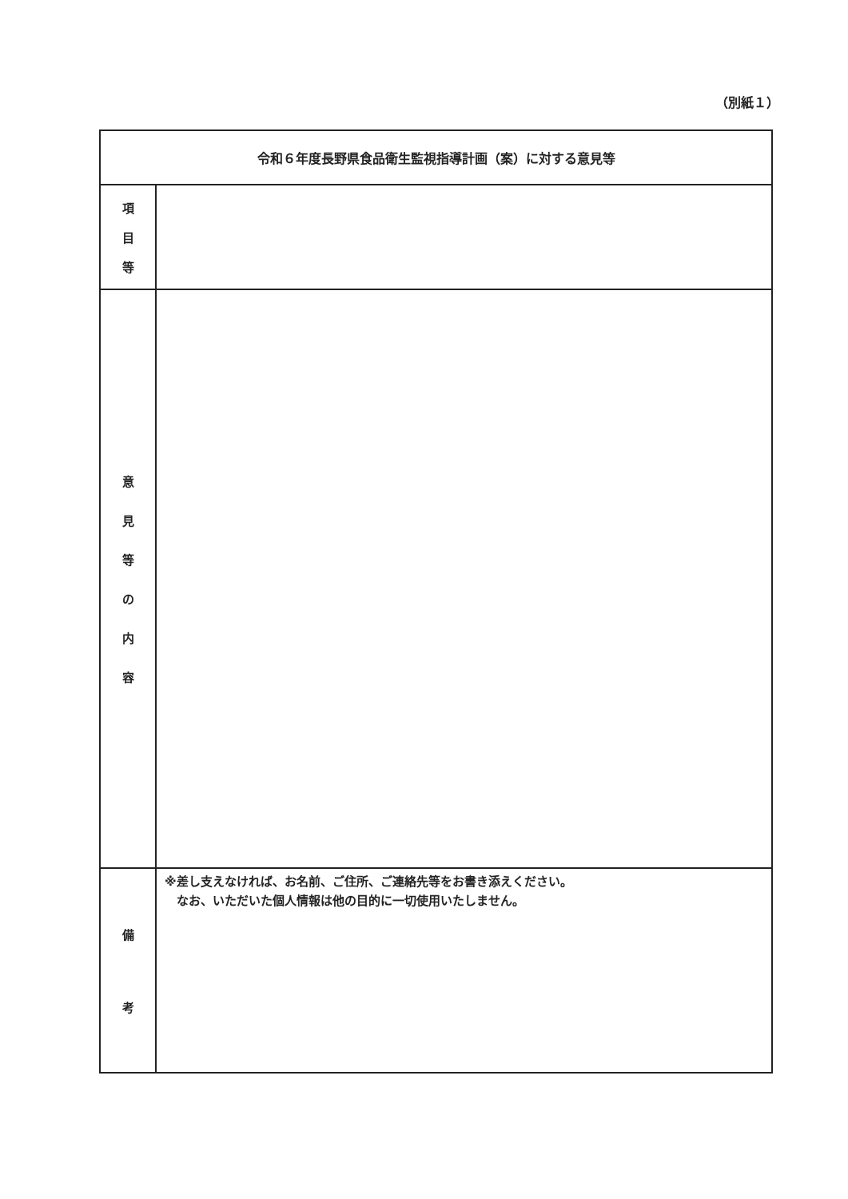（別紙１）
| 令和６年度長野県食品衛生監視指導計画（案）に対する意見等 | |
| 項 目 等 | |
| 意 見 等 の 内 容 | |
| 備 考 | ※差し支えなければ、お名前、ご住所、ご連絡先等をお書き添えください。 なお、いただいた個人情報は他の目的に一切使用いたしません。 |